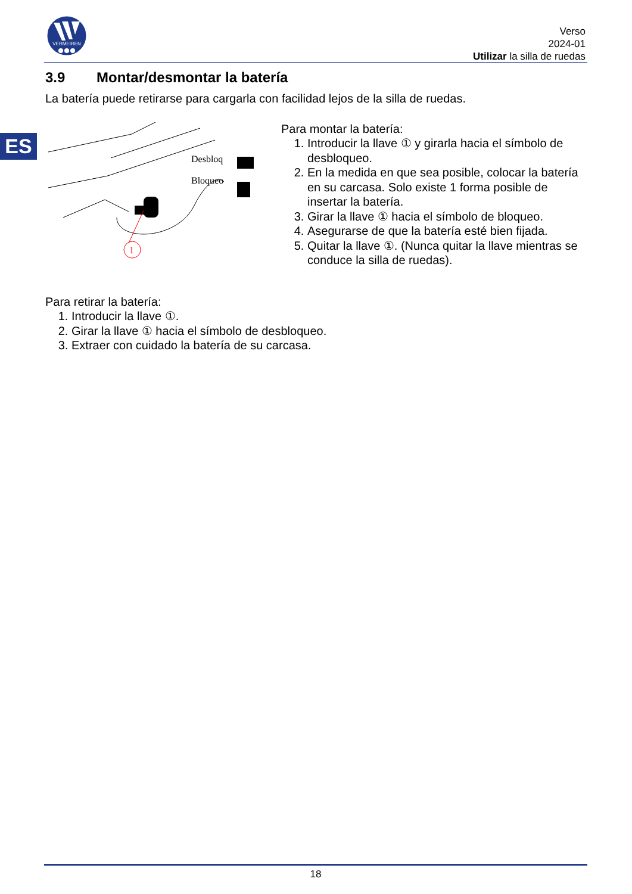VERMEIREN
Verso
2024-01
Utilizar la silla de ruedas
ES
3.9 Montar/desmontar la batería
La batería puede retirarse para cargarla con facilidad lejos de la silla de ruedas.
1
Desbloq
Bloqueo
Para montar la batería:
1. Introducir la llave ① y girarla hacia el símbolo de desbloqueo.
2. En la medida en que sea posible, colocar la batería en su carcasa. Solo existe 1 forma posible de insertar la batería.
3. Girar la llave ① hacia el símbolo de bloqueo.
4. Asegurarse de que la batería esté bien fijada.
5. Quitar la llave ①. (Nunca quitar la llave mientras se conduce la silla de ruedas).
Para retirar la batería:
1. Introducir la llave ①.
2. Girar la llave ① hacia el símbolo de desbloqueo.
3. Extraer con cuidado la batería de su carcasa.
18